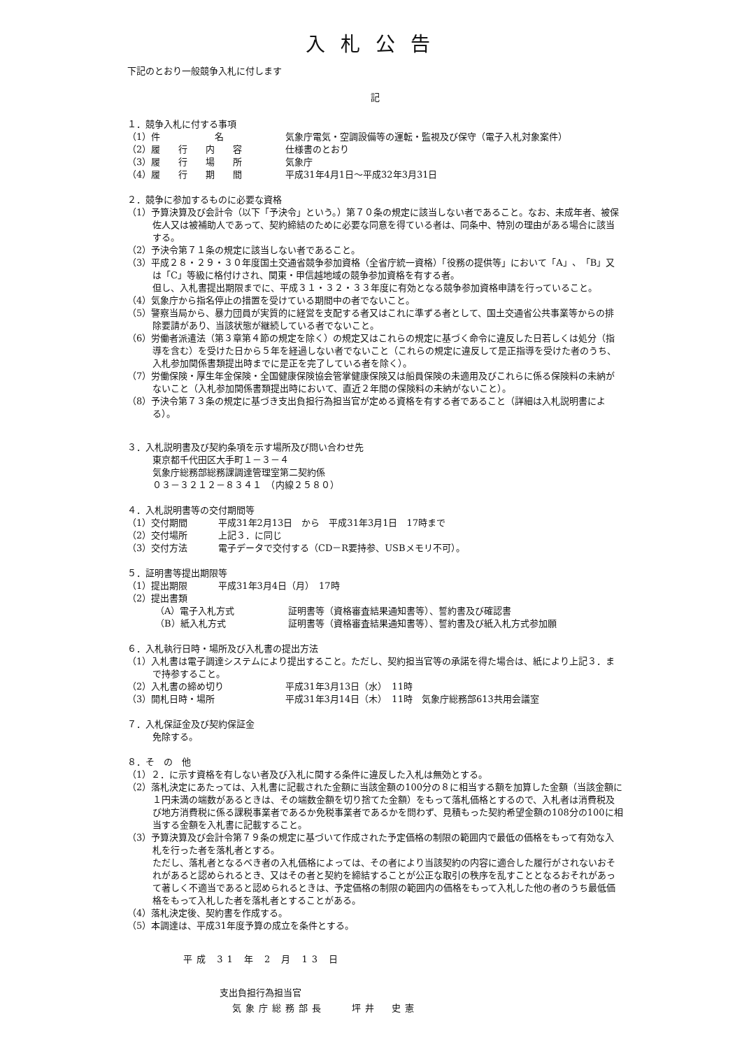入札公告
下記のとおり一般競争入札に付します
記
１．競争入札に付する事項
（1）件　　　　　　名 気象庁電気・空調設備等の運転・監視及び保守（電子入札対象案件）
（2）履　　行　　内　　容 仕様書のとおり
（3）履　　行　　場　　所 気象庁
（4）履　　行　　期　　間 平成31年4月1日～平成32年3月31日
２．競争に参加するものに必要な資格
（1）予算決算及び会計令（以下「予決令」という。）第７０条の規定に該当しない者であること。なお、未成年者、被保佐人又は被補助人であって、契約締結のために必要な同意を得ている者は、同条中、特別の理由がある場合に該当する。
（2）予決令第７１条の規定に該当しない者であること。
（3）平成２８・２９・３０年度国土交通省競争参加資格（全省庁統一資格）「役務の提供等」において「A」、「B」又は「C」等級に格付けされ、関東・甲信越地域の競争参加資格を有する者。
但し、入札書提出期限までに、平成３１・３２・３３年度に有効となる競争参加資格申請を行っていること。
（4）気象庁から指名停止の措置を受けている期間中の者でないこと。
（5）警察当局から、暴力団員が実質的に経営を支配する者又はこれに準ずる者として、国土交通省公共事業等からの排除要請があり、当該状態が継続している者でないこと。
（6）労働者派遣法（第３章第４節の規定を除く）の規定又はこれらの規定に基づく命令に違反した日若しくは処分（指導を含む）を受けた日から５年を経過しない者でないこと（これらの規定に違反して是正指導を受けた者のうち、入札参加関係書類提出時までに是正を完了している者を除く）。
（7）労働保険・厚生年金保険・全国健康保険協会管掌健康保険又は船員保険の未適用及びこれらに係る保険料の未納がないこと（入札参加関係書類提出時において、直近２年間の保険料の未納がないこと）。
（8）予決令第７３条の規定に基づき支出負担行為担当官が定める資格を有する者であること（詳細は入札説明書による）。
３．入札説明書及び契約条項を示す場所及び問い合わせ先
東京都千代田区大手町１－３－４
気象庁総務部総務課調達管理室第二契約係
０３－３２１２－８３４１　（内線２５８０）
４．入札説明書等の交付期間等
（1）交付期間 平成31年2月13日　から　平成31年3月1日　17時まで
（2）交付場所 上記３．に同じ
（3）交付方法 電子データで交付する（CD－R要持参、USBメモリ不可）。
５．証明書等提出期限等
（1）提出期限 平成31年3月4日（月）　17時
（2）提出書類
（A）電子入札方式 証明書等（資格審査結果通知書等）、誓約書及び確認書
（B）紙入札方式 証明書等（資格審査結果通知書等）、誓約書及び紙入札方式参加願
６．入札執行日時・場所及び入札書の提出方法
（1）入札書は電子調達システムにより提出すること。ただし、契約担当官等の承諾を得た場合は、紙により上記３．まで持参すること。
（2）入札書の締め切り 平成31年3月13日（水）　11時
（3）開札日時・場所 平成31年3月14日（木）　11時　気象庁総務部613共用会議室
７．入札保証金及び契約保証金
免除する。
８．そ　の　他
（1）２．に示す資格を有しない者及び入札に関する条件に違反した入札は無効とする。
（2）落札決定にあたっては、入札書に記載された金額に当該金額の100分の８に相当する額を加算した金額（当該金額に１円未満の端数があるときは、その端数金額を切り捨てた金額）をもって落札価格とするので、入札者は消費税及び地方消費税に係る課税事業者であるか免税事業者であるかを問わず、見積もった契約希望金額の108分の100に相当する金額を入札書に記載すること。
（3）予算決算及び会計令第７９条の規定に基づいて作成された予定価格の制限の範囲内で最低の価格をもって有効な入札を行った者を落札者とする。
ただし、落札者となるべき者の入札価格によっては、その者により当該契約の内容に適合した履行がされないおそれがあると認められるとき、又はその者と契約を締結することが公正な取引の秩序を乱すこととなるおそれがあって著しく不適当であると認められるときは、予定価格の制限の範囲内の価格をもって入札した他の者のうち最低価格をもって入札した者を落札者とすることがある。
（4）落札決定後、契約書を作成する。
（5）本調達は、平成31年度予算の成立を条件とする。
平成 31 年 2 月 13 日
支出負担行為担当官
気象庁総務部長　　坪井　史憲